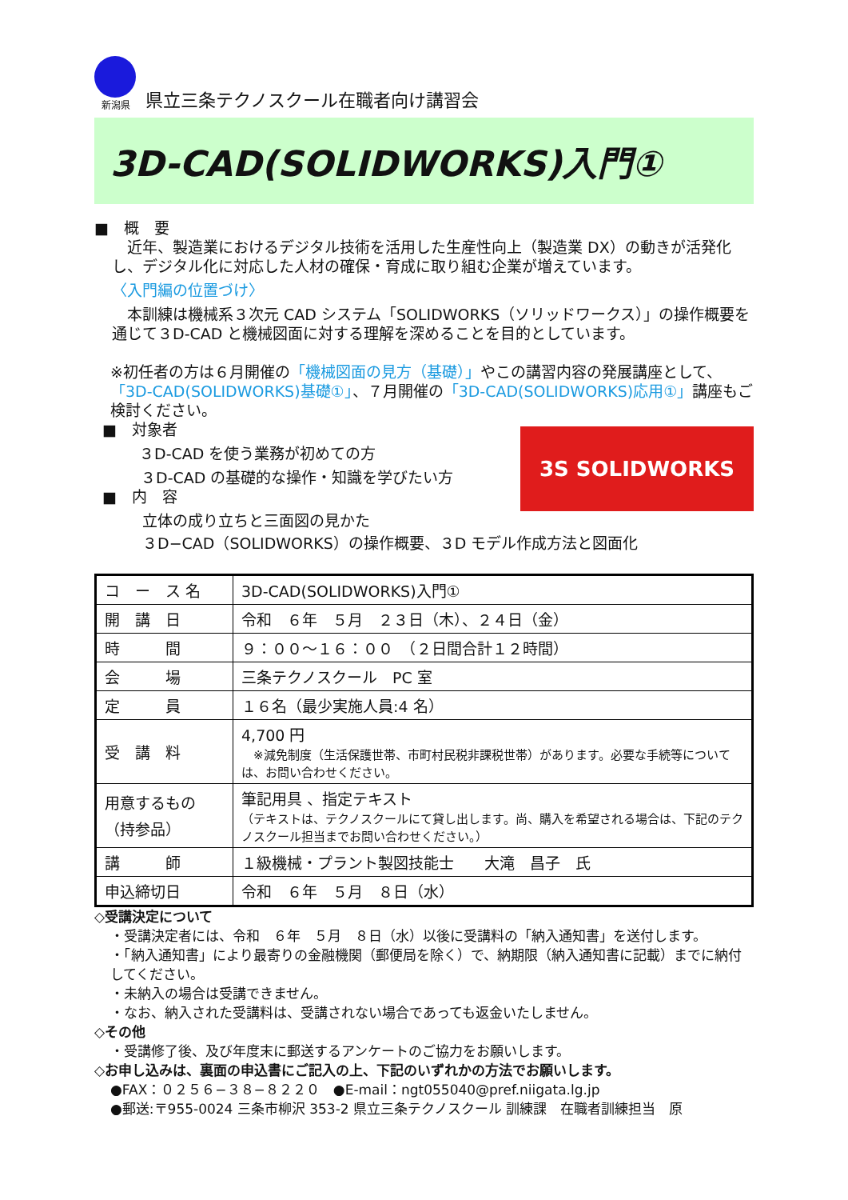新潟県
県立三条テクノスクール在職者向け講習会
3D-CAD(SOLIDWORKS)入門①
■　概　要
　近年、製造業におけるデジタル技術を活用した生産性向上（製造業 DX）の動きが活発化し、デジタル化に対応した人材の確保・育成に取り組む企業が増えています。
〈入門編の位置づけ〉
　本訓練は機械系３次元 CAD システム「SOLIDWORKS（ソリッドワークス）」の操作概要を通じて３D-CAD と機械図面に対する理解を深めることを目的としています。
※初任者の方は６月開催の「機械図面の見方（基礎）」やこの講習内容の発展講座として、「3D-CAD(SOLIDWORKS)基礎①」、７月開催の「3D-CAD(SOLIDWORKS)応用①」講座もご検討ください。
3S SOLIDWORKS
■　対象者
３D-CAD を使う業務が初めての方
３D-CAD の基礎的な操作・知識を学びたい方
■　内　容
立体の成り立ちと三面図の見かた
３D−CAD（SOLIDWORKS）の操作概要、３D モデル作成方法と図面化
| コ ー ス 名 | 3D-CAD(SOLIDWORKS)入門① |
| 開 講 日 | 令和 ６年 ５月 ２３日（木）、２４日（金） |
| 時 間 | ９：００～１６：００ （２日間合計１２時間） |
| 会 場 | 三条テクノスクール PC 室 |
| 定 員 | １６名（最少実施人員:4 名） |
| 受 講 料 | 4,700 円 ※減免制度（生活保護世帯、市町村民税非課税世帯）があります。必要な手続等については、お問い合わせください。 |
| 用意するもの （持参品） | 筆記用具 、指定テキスト （テキストは、テクノスクールにて貸し出します。尚、購入を希望される場合は、下記のテクノスクール担当までお問い合わせください。） |
| 講 師 | １級機械・プラント製図技能士 大滝 昌子 氏 |
| 申込締切日 | 令和 ６年 ５月 ８日（水） |
◇受講決定について
・受講決定者には、令和　６年　５月　８日（水）以後に受講料の「納入通知書」を送付します。
・「納入通知書」により最寄りの金融機関（郵便局を除く）で、納期限（納入通知書に記載）までに納付してください。
・未納入の場合は受講できません。
・なお、納入された受講料は、受講されない場合であっても返金いたしません。
◇その他
・受講修了後、及び年度末に郵送するアンケートのご協力をお願いします。
◇お申し込みは、裏面の申込書にご記入の上、下記のいずれかの方法でお願いします。
●FAX：０２５６−３８−８２２０　●E-mail：ngt055040@pref.niigata.lg.jp
●郵送:〒955-0024 三条市柳沢 353-2 県立三条テクノスクール 訓練課　在職者訓練担当　原